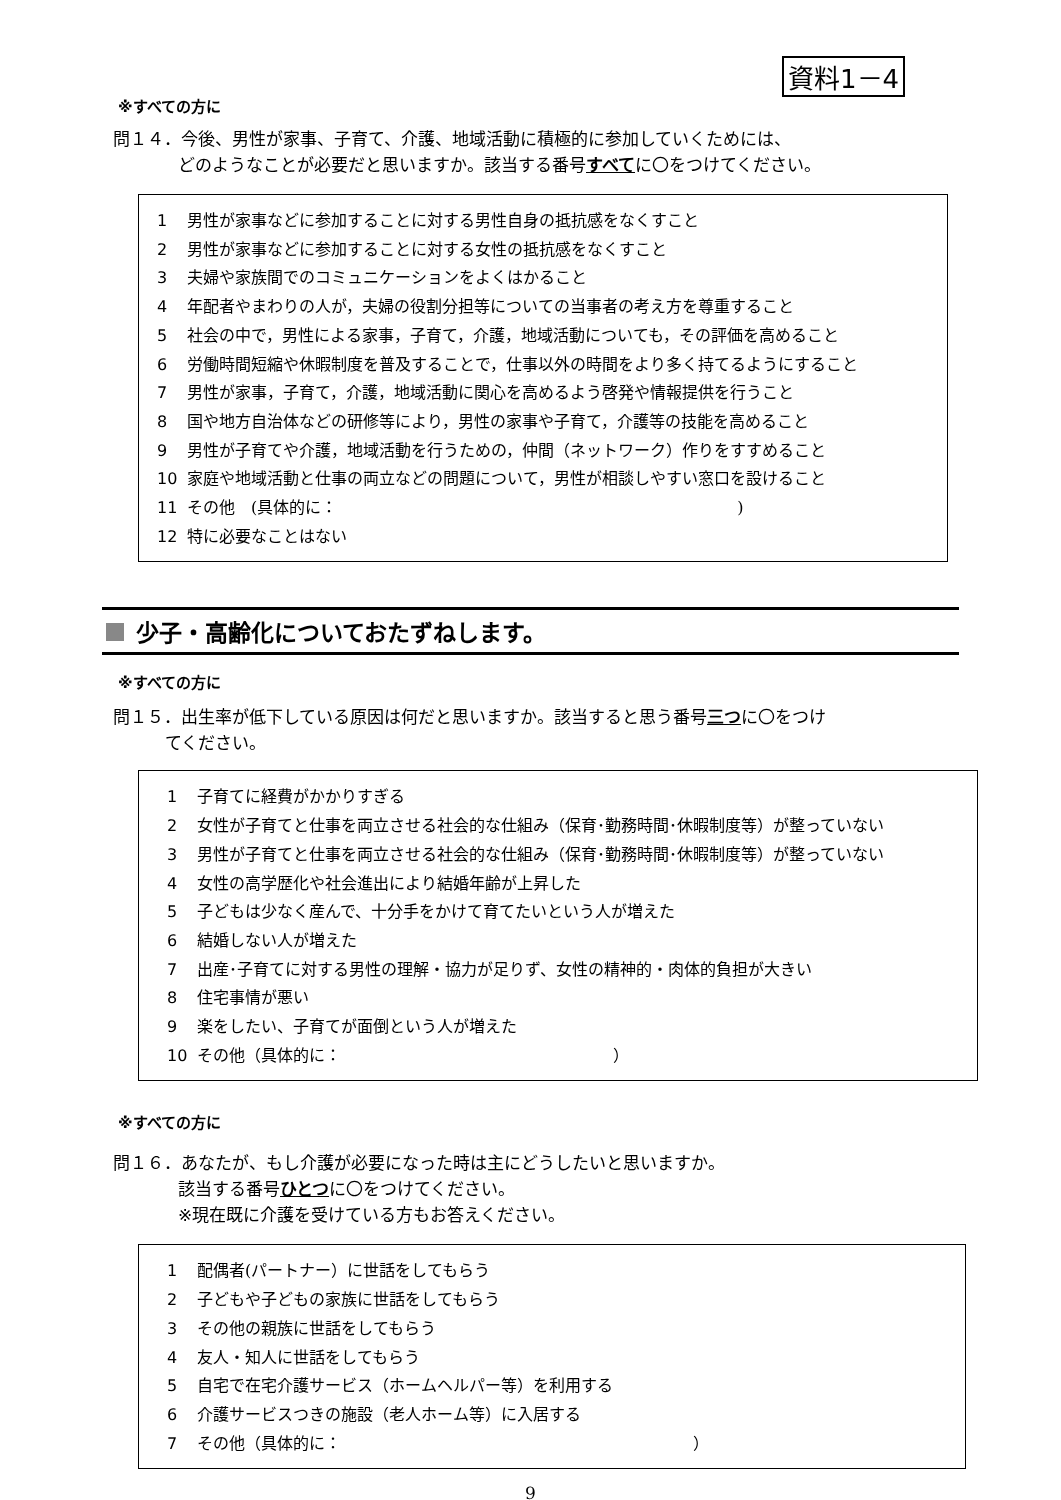資料1－4
※すべての方に
問１４．今後、男性が家事、子育て、介護、地域活動に積極的に参加していくためには、
どのようなことが必要だと思いますか。該当する番号すべてに〇をつけてください。
1 男性が家事などに参加することに対する男性自身の抵抗感をなくすこと
2 男性が家事などに参加することに対する女性の抵抗感をなくすこと
3 夫婦や家族間でのコミュニケーションをよくはかること
4 年配者やまわりの人が，夫婦の役割分担等についての当事者の考え方を尊重すること
5 社会の中で，男性による家事，子育て，介護，地域活動についても，その評価を高めること
6 労働時間短縮や休暇制度を普及することで，仕事以外の時間をより多く持てるようにすること
7 男性が家事，子育て，介護，地域活動に関心を高めるよう啓発や情報提供を行うこと
8 国や地方自治体などの研修等により，男性の家事や子育て，介護等の技能を高めること
9 男性が子育てや介護，地域活動を行うための，仲間（ネットワーク）作りをすすめること
10 家庭や地域活動と仕事の両立などの問題について，男性が相談しやすい窓口を設けること
11 その他　(具体的に：　　　　　　　　　　　　　　　　　　　　　　　　　)
12 特に必要なことはない
少子・高齢化についておたずねします。
※すべての方に
問１５．出生率が低下している原因は何だと思いますか。該当すると思う番号三つに〇をつけ
てください。
1 子育てに経費がかかりすぎる
2 女性が子育てと仕事を両立させる社会的な仕組み（保育･勤務時間･休暇制度等）が整っていない
3 男性が子育てと仕事を両立させる社会的な仕組み（保育･勤務時間･休暇制度等）が整っていない
4 女性の高学歴化や社会進出により結婚年齢が上昇した
5 子どもは少なく産んで、十分手をかけて育てたいという人が増えた
6 結婚しない人が増えた
7 出産･子育てに対する男性の理解・協力が足りず、女性の精神的・肉体的負担が大きい
8 住宅事情が悪い
9 楽をしたい、子育てが面倒という人が増えた
10 その他（具体的に：　　　　　　　　　　　　　　　　　）
※すべての方に
問１６．あなたが、もし介護が必要になった時は主にどうしたいと思いますか。
該当する番号ひとつに〇をつけてください。
※現在既に介護を受けている方もお答えください。
1 配偶者(パートナー）に世話をしてもらう
2 子どもや子どもの家族に世話をしてもらう
3 その他の親族に世話をしてもらう
4 友人・知人に世話をしてもらう
5 自宅で在宅介護サービス（ホームヘルパー等）を利用する
6 介護サービスつきの施設（老人ホーム等）に入居する
7 その他（具体的に：　　　　　　　　　　　　　　　　　　　　　　）
9